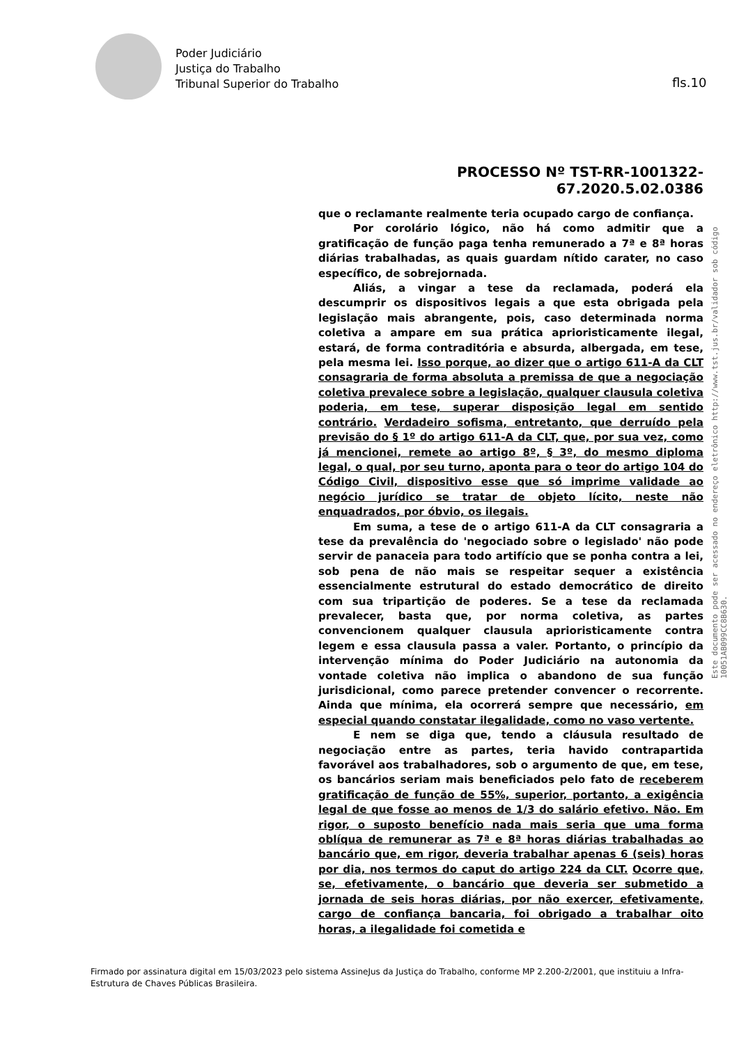Poder Judiciário
Justiça do Trabalho
Tribunal Superior do Trabalho
fls.10
Este documento pode ser acessado no endereço eletrônico http://www.tst.jus.br/validador sob código 10051AB099CC8B630.
PROCESSO Nº TST-RR-1001322-67.2020.5.02.0386
que o reclamante realmente teria ocupado cargo de confiança.
Por corolário lógico, não há como admitir que a gratificação de função paga tenha remunerado a 7ª e 8ª horas diárias trabalhadas, as quais guardam nítido carater, no caso específico, de sobrejornada.
Aliás, a vingar a tese da reclamada, poderá ela descumprir os dispositivos legais a que esta obrigada pela legislação mais abrangente, pois, caso determinada norma coletiva a ampare em sua prática aprioristicamente ilegal, estará, de forma contraditória e absurda, albergada, em tese, pela mesma lei. Isso porque, ao dizer que o artigo 611-A da CLT consagraria de forma absoluta a premissa de que a negociação coletiva prevalece sobre a legislação, qualquer clausula coletiva poderia, em tese, superar disposição legal em sentido contrário. Verdadeiro sofisma, entretanto, que derruído pela previsão do § 1º do artigo 611-A da CLT, que, por sua vez, como já mencionei, remete ao artigo 8º, § 3º, do mesmo diploma legal, o qual, por seu turno, aponta para o teor do artigo 104 do Código Civil, dispositivo esse que só imprime validade ao negócio jurídico se tratar de objeto lícito, neste não enquadrados, por óbvio, os ilegais.
Em suma, a tese de o artigo 611-A da CLT consagraria a tese da prevalência do 'negociado sobre o legislado' não pode servir de panaceia para todo artifício que se ponha contra a lei, sob pena de não mais se respeitar sequer a existência essencialmente estrutural do estado democrático de direito com sua tripartição de poderes. Se a tese da reclamada prevalecer, basta que, por norma coletiva, as partes convencionem qualquer clausula aprioristicamente contra legem e essa clausula passa a valer. Portanto, o princípio da intervenção mínima do Poder Judiciário na autonomia da vontade coletiva não implica o abandono de sua função jurisdicional, como parece pretender convencer o recorrente. Ainda que mínima, ela ocorrerá sempre que necessário, em especial quando constatar ilegalidade, como no vaso vertente.
E nem se diga que, tendo a cláusula resultado de negociação entre as partes, teria havido contrapartida favorável aos trabalhadores, sob o argumento de que, em tese, os bancários seriam mais beneficiados pelo fato de receberem gratificação de função de 55%, superior, portanto, a exigência legal de que fosse ao menos de 1/3 do salário efetivo. Não. Em rigor, o suposto benefício nada mais seria que uma forma oblíqua de remunerar as 7ª e 8ª horas diárias trabalhadas ao bancário que, em rigor, deveria trabalhar apenas 6 (seis) horas por dia, nos termos do caput do artigo 224 da CLT. Ocorre que, se, efetivamente, o bancário que deveria ser submetido a jornada de seis horas diárias, por não exercer, efetivamente, cargo de confiança bancaria, foi obrigado a trabalhar oito horas, a ilegalidade foi cometida e
Firmado por assinatura digital em 15/03/2023 pelo sistema AssineJus da Justiça do Trabalho, conforme MP 2.200-2/2001, que instituiu a Infra-Estrutura de Chaves Públicas Brasileira.